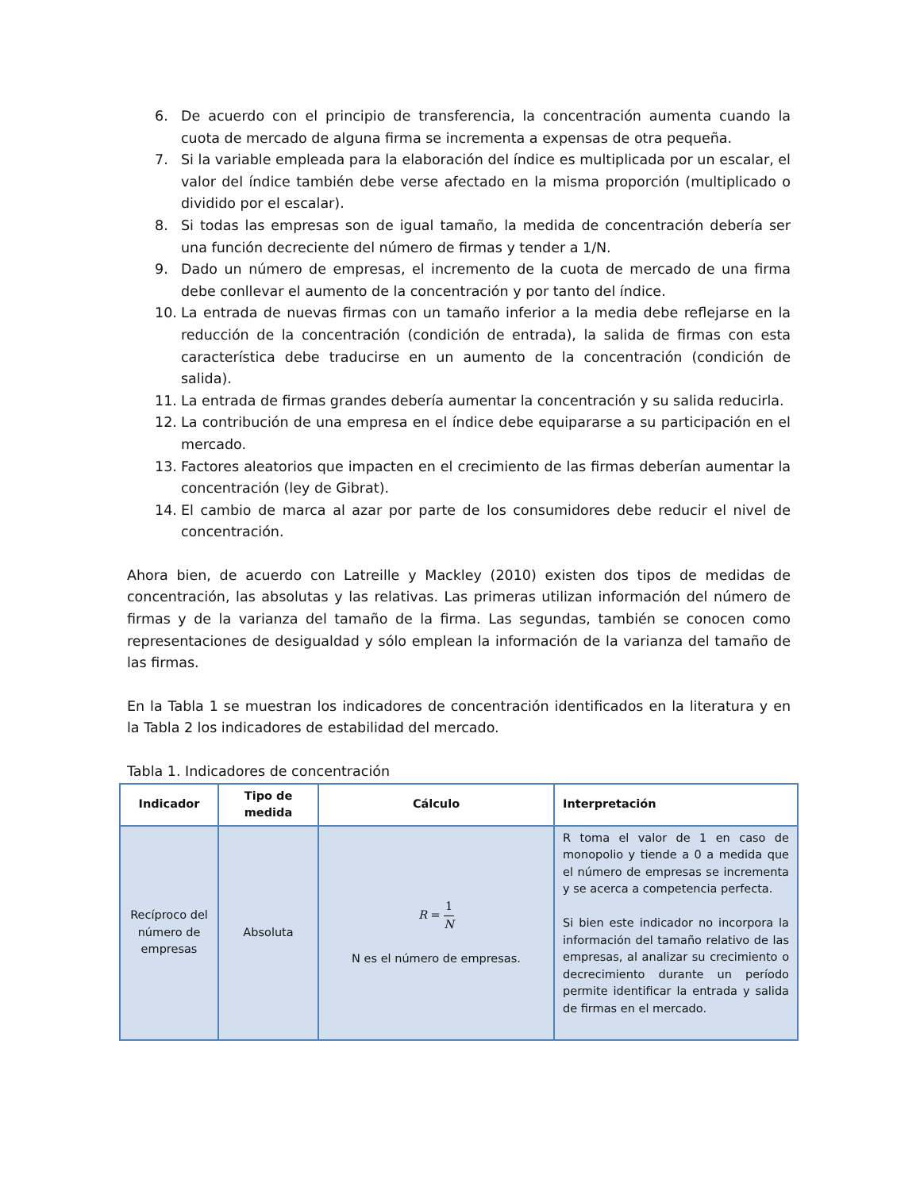6. De acuerdo con el principio de transferencia, la concentración aumenta cuando la cuota de mercado de alguna firma se incrementa a expensas de otra pequeña.
7. Si la variable empleada para la elaboración del índice es multiplicada por un escalar, el valor del índice también debe verse afectado en la misma proporción (multiplicado o dividido por el escalar).
8. Si todas las empresas son de igual tamaño, la medida de concentración debería ser una función decreciente del número de firmas y tender a 1/N.
9. Dado un número de empresas, el incremento de la cuota de mercado de una firma debe conllevar el aumento de la concentración y por tanto del índice.
10. La entrada de nuevas firmas con un tamaño inferior a la media debe reflejarse en la reducción de la concentración (condición de entrada), la salida de firmas con esta característica debe traducirse en un aumento de la concentración (condición de salida).
11. La entrada de firmas grandes debería aumentar la concentración y su salida reducirla.
12. La contribución de una empresa en el índice debe equipararse a su participación en el mercado.
13. Factores aleatorios que impacten en el crecimiento de las firmas deberían aumentar la concentración (ley de Gibrat).
14. El cambio de marca al azar por parte de los consumidores debe reducir el nivel de concentración.
Ahora bien, de acuerdo con Latreille y Mackley (2010) existen dos tipos de medidas de concentración, las absolutas y las relativas. Las primeras utilizan información del número de firmas y de la varianza del tamaño de la firma. Las segundas, también se conocen como representaciones de desigualdad y sólo emplean la información de la varianza del tamaño de las firmas.
En la Tabla 1 se muestran los indicadores de concentración identificados en la literatura y en la Tabla 2 los indicadores de estabilidad del mercado.
Tabla 1. Indicadores de concentración
| Indicador | Tipo de medida | Cálculo | Interpretación |
| --- | --- | --- | --- |
| Recíproco del número de empresas | Absoluta | R = 1 N N es el número de empresas. | R toma el valor de 1 en caso de monopolio y tiende a 0 a medida que el número de empresas se incrementa y se acerca a competencia perfecta. Si bien este indicador no incorpora la información del tamaño relativo de las empresas, al analizar su crecimiento o decrecimiento durante un período permite identificar la entrada y salida de firmas en el mercado. |